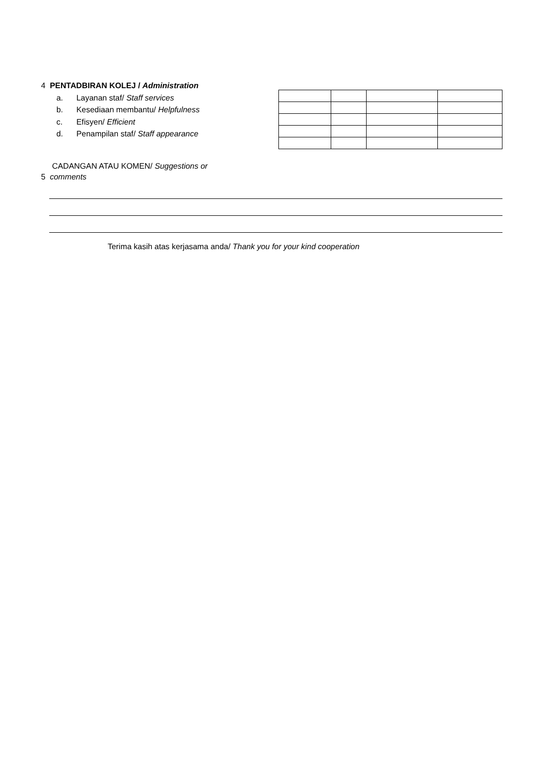4 PENTADBIRAN KOLEJ / Administration
a. Layanan staf/ Staff services
b. Kesediaan membantu/ Helpfulness
c. Efisyen/ Efficient
d. Penampilan staf/ Staff appearance
CADANGAN ATAU KOMEN/ Suggestions or
5 comments
Terima kasih atas kerjasama anda/ Thank you for your kind cooperation